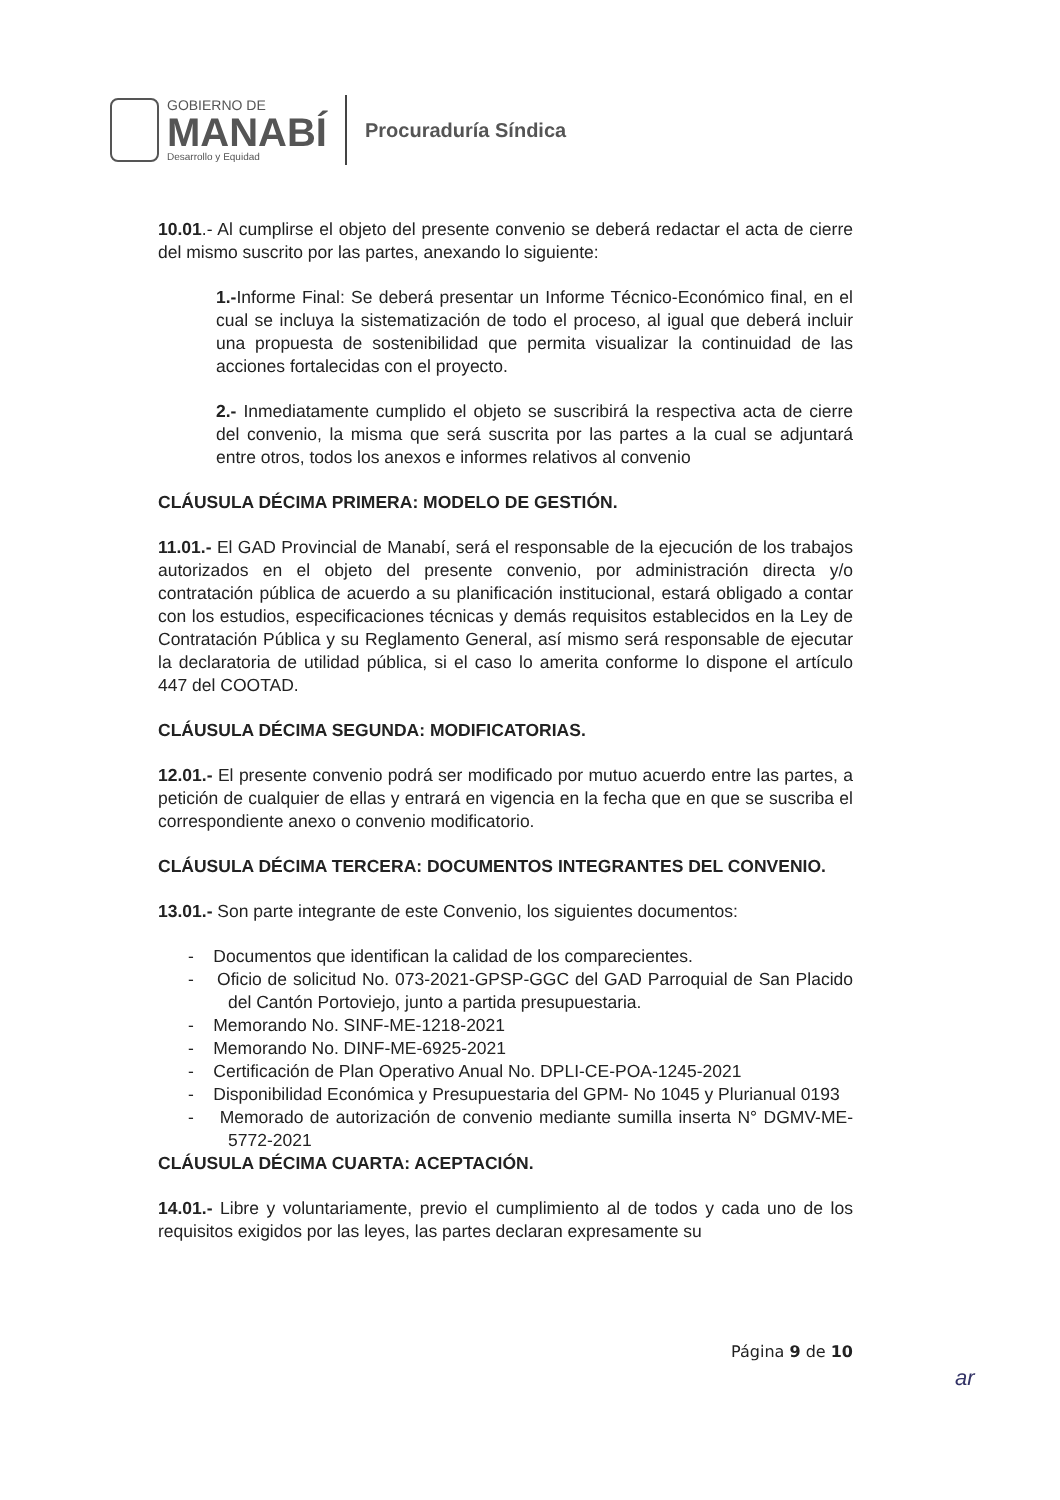GOBIERNO DE
MANABÍ
Desarrollo y Equidad
Procuraduría Síndica
10.01.- Al cumplirse el objeto del presente convenio se deberá redactar el acta de cierre del mismo suscrito por las partes, anexando lo siguiente:
1.-Informe Final: Se deberá presentar un Informe Técnico-Económico final, en el cual se incluya la sistematización de todo el proceso, al igual que deberá incluir una propuesta de sostenibilidad que permita visualizar la continuidad de las acciones fortalecidas con el proyecto.
2.- Inmediatamente cumplido el objeto se suscribirá la respectiva acta de cierre del convenio, la misma que será suscrita por las partes a la cual se adjuntará entre otros, todos los anexos e informes relativos al convenio
CLÁUSULA DÉCIMA PRIMERA: MODELO DE GESTIÓN.
11.01.- El GAD Provincial de Manabí, será el responsable de la ejecución de los trabajos autorizados en el objeto del presente convenio, por administración directa y/o contratación pública de acuerdo a su planificación institucional, estará obligado a contar con los estudios, especificaciones técnicas y demás requisitos establecidos en la Ley de Contratación Pública y su Reglamento General, así mismo será responsable de ejecutar la declaratoria de utilidad pública, si el caso lo amerita conforme lo dispone el artículo 447 del COOTAD.
CLÁUSULA DÉCIMA SEGUNDA: MODIFICATORIAS.
12.01.- El presente convenio podrá ser modificado por mutuo acuerdo entre las partes, a petición de cualquier de ellas y entrará en vigencia en la fecha que en que se suscriba el correspondiente anexo o convenio modificatorio.
CLÁUSULA DÉCIMA TERCERA: DOCUMENTOS INTEGRANTES DEL CONVENIO.
13.01.- Son parte integrante de este Convenio, los siguientes documentos:
- Documentos que identifican la calidad de los comparecientes.
- Oficio de solicitud No. 073-2021-GPSP-GGC del GAD Parroquial de San Placido del Cantón Portoviejo, junto a partida presupuestaria.
- Memorando No. SINF-ME-1218-2021
- Memorando No. DINF-ME-6925-2021
- Certificación de Plan Operativo Anual No. DPLI-CE-POA-1245-2021
- Disponibilidad Económica y Presupuestaria del GPM- No 1045 y Plurianual 0193
- Memorado de autorización de convenio mediante sumilla inserta N° DGMV-ME-5772-2021
CLÁUSULA DÉCIMA CUARTA: ACEPTACIÓN.
14.01.- Libre y voluntariamente, previo el cumplimiento al de todos y cada uno de los requisitos exigidos por las leyes, las partes declaran expresamente su
Página 9 de 10
ar